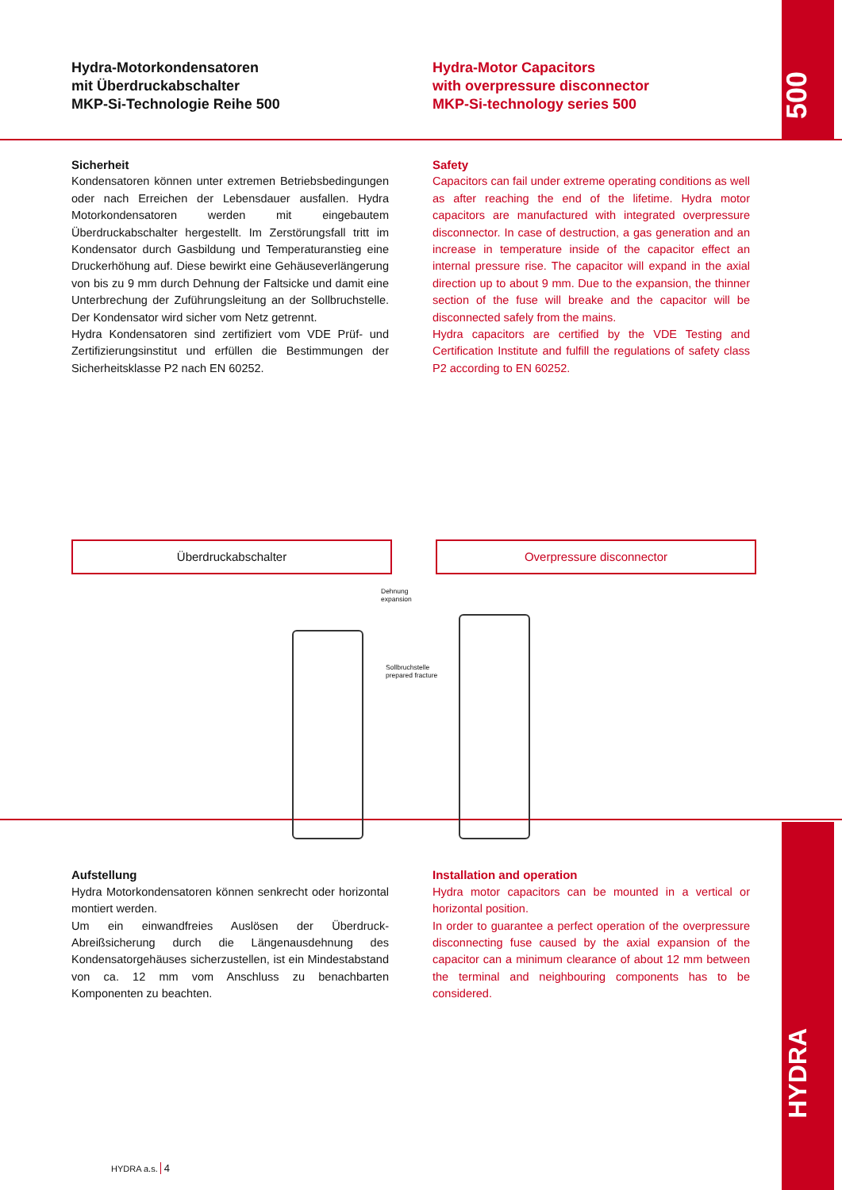500
HYDRA
Hydra-Motorkondensatoren
mit Überdruckabschalter
MKP-Si-Technologie Reihe 500
Hydra-Motor Capacitors
with overpressure disconnector
MKP-Si-technology series 500
Sicherheit
Kondensatoren können unter extremen Betriebsbedingungen oder nach Erreichen der Lebensdauer ausfallen. Hydra Motorkondensatoren werden mit eingebautem Überdruckabschalter hergestellt. Im Zerstörungsfall tritt im Kondensator durch Gasbildung und Temperaturanstieg eine Druckerhöhung auf. Diese bewirkt eine Gehäuseverlängerung von bis zu 9 mm durch Dehnung der Faltsicke und damit eine Unterbrechung der Zuführungsleitung an der Sollbruchstelle. Der Kondensator wird sicher vom Netz getrennt.
Hydra Kondensatoren sind zertifiziert vom VDE Prüf- und Zertifizierungsinstitut und erfüllen die Bestimmungen der Sicherheitsklasse P2 nach EN 60252.
Safety
Capacitors can fail under extreme operating conditions as well as after reaching the end of the lifetime. Hydra motor capacitors are manufactured with integrated overpressure disconnector. In case of destruction, a gas generation and an increase in temperature inside of the capacitor effect an internal pressure rise. The capacitor will expand in the axial direction up to about 9 mm. Due to the expansion, the thinner section of the fuse will breake and the capacitor will be disconnected safely from the mains.
Hydra capacitors are certified by the VDE Testing and Certification Institute and fulfill the regulations of safety class P2 according to EN 60252.
Überdruckabschalter Overpressure disconnector
Dehnung
expansion
Sollbruchstelle
prepared fracture
Aufstellung
Hydra Motorkondensatoren können senkrecht oder horizontal montiert werden.
Um ein einwandfreies Auslösen der Überdruck-Abreißsicherung durch die Längenausdehnung des Kondensatorgehäuses sicherzustellen, ist ein Mindestabstand von ca. 12 mm vom Anschluss zu benachbarten Komponenten zu beachten.
Installation and operation
Hydra motor capacitors can be mounted in a vertical or horizontal position.
In order to guarantee a perfect operation of the overpressure disconnecting fuse caused by the axial expansion of the capacitor can a minimum clearance of about 12 mm between the terminal and neighbouring components has to be considered.
HYDRA a.s. 4